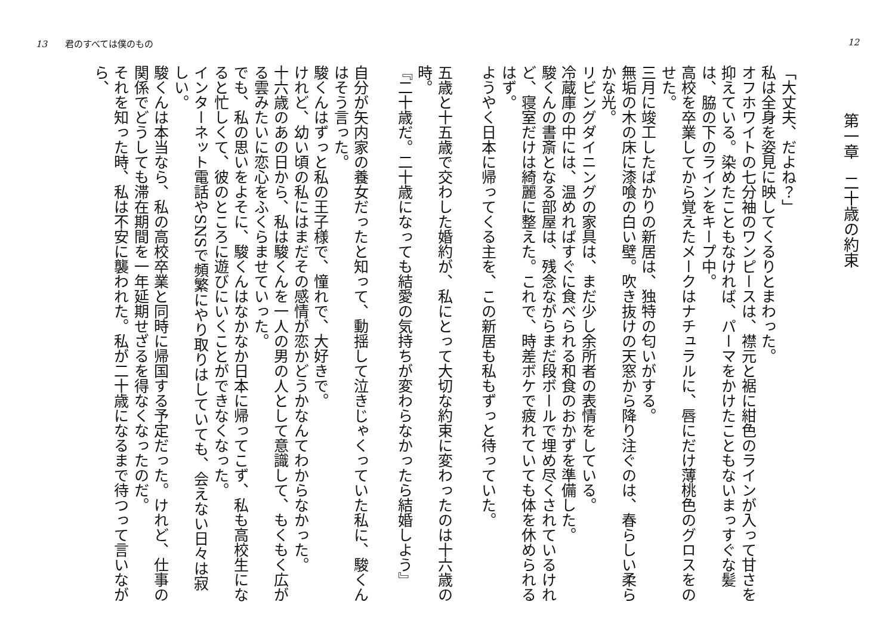13 君のすべては僕のもの 12
第一章　二十歳の約束
「大丈夫、だよね？」
私は全身を姿見に映してくるりとまわった。
オフホワイトの七分袖のワンピースは、襟元と裾に紺色のラインが入って甘さを抑えている。染めたこともなければ、パーマをかけたこともないまっすぐな髪は、脇の下のラインをキープ中。
高校を卒業してから覚えたメークはナチュラルに、唇にだけ薄桃色のグロスをのせた。
三月に竣工したばかりの新居は、独特の匂いがする。
無垢の木の床に漆喰の白い壁。吹き抜けの天窓から降り注ぐのは、春らしい柔らかな光。
リビングダイニングの家具は、まだ少し余所者の表情をしている。
冷蔵庫の中には、温めればすぐに食べられる和食のおかずを準備した。
駿くんの書斎となる部屋は、残念ながらまだ段ボールで埋め尽くされているけれど、寝室だけは綺麗に整えた。これで、時差ボケで疲れていても体を休められるはず。
ようやく日本に帰ってくる主を、この新居も私もずっと待っていた。
五歳と十五歳で交わした婚約が、私にとって大切な約束に変わったのは十六歳の時。
『二十歳だ。二十歳になっても結愛の気持ちが変わらなかったら結婚しよう』
自分が矢内家の養女だったと知って、動揺して泣きじゃくっていた私に、駿くんはそう言った。
駿くんはずっと私の王子様で、憧れで、大好きで。
けれど、幼い頃の私にはまだその感情が恋かどうかなんてわからなかった。
十六歳のあの日から、私は駿くんを一人の男の人として意識して、もくもく広がる雲みたいに恋心をふくらませていった。
でも、私の思いをよそに、駿くんはなかなか日本に帰ってこず、私も高校生になると忙しくて、彼のところに遊びにいくことができなくなった。
インターネット電話やSNSで頻繁にやり取りはしていても、会えない日々は寂しい。
駿くんは本当なら、私の高校卒業と同時に帰国する予定だった。けれど、仕事の関係でどうしても滞在期間を一年延期せざるを得なくなったのだ。
それを知った時、私は不安に襲われた。私が二十歳になるまで待つって言いながら、